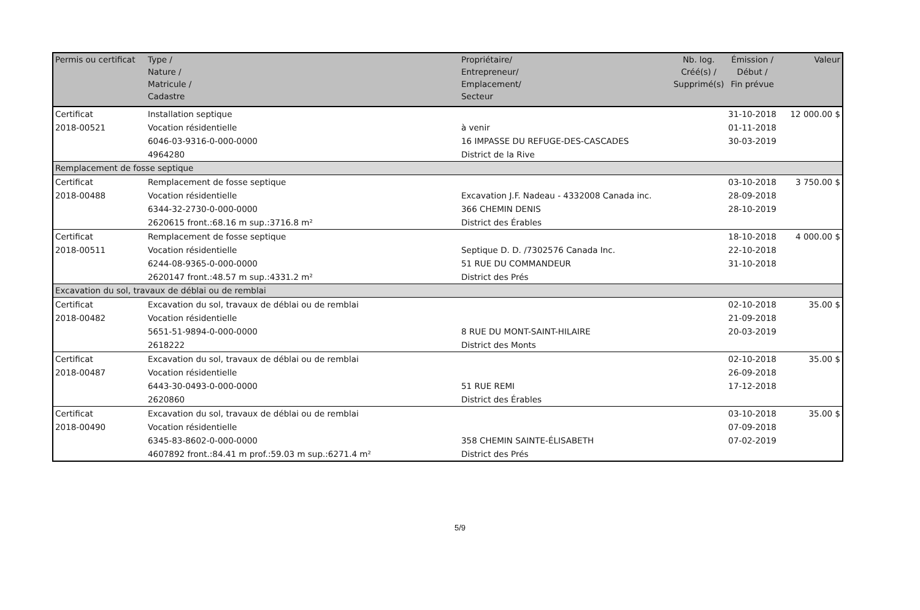| Permis ou certificat | Type / Nature / Matricule / Cadastre | Propriétaire/ Entrepreneur/ Emplacement/ Secteur | Nb. log. Créé(s) / Supprimé(s) | Émission / Début / Fin prévue | Valeur |
| --- | --- | --- | --- | --- | --- |
| Certificat 2018-00521 | Installation septique Vocation résidentielle 6046-03-9316-0-000-0000 4964280 | à venir 16 IMPASSE DU REFUGE-DES-CASCADES District de la Rive | | 31-10-2018 01-11-2018 30-03-2019 | 12 000.00 $ |
| Remplacement de fosse septique | | | | | |
| Certificat 2018-00488 | Remplacement de fosse septique Vocation résidentielle 6344-32-2730-0-000-0000 2620615 front.:68.16 m sup.:3716.8 m² | Excavation J.F. Nadeau - 4332008 Canada inc. 366 CHEMIN DENIS District des Érables | | 03-10-2018 28-09-2018 28-10-2019 | 3 750.00 $ |
| Certificat 2018-00511 | Remplacement de fosse septique Vocation résidentielle 6244-08-9365-0-000-0000 2620147 front.:48.57 m sup.:4331.2 m² | Septique D. D. /7302576 Canada Inc. 51 RUE DU COMMANDEUR District des Prés | | 18-10-2018 22-10-2018 31-10-2018 | 4 000.00 $ |
| Excavation du sol, travaux de déblai ou de remblai | | | | | |
| Certificat 2018-00482 | Excavation du sol, travaux de déblai ou de remblai Vocation résidentielle 5651-51-9894-0-000-0000 2618222 | 8 RUE DU MONT-SAINT-HILAIRE District des Monts | | 02-10-2018 21-09-2018 20-03-2019 | 35.00 $ |
| Certificat 2018-00487 | Excavation du sol, travaux de déblai ou de remblai Vocation résidentielle 6443-30-0493-0-000-0000 2620860 | 51 RUE REMI District des Érables | | 02-10-2018 26-09-2018 17-12-2018 | 35.00 $ |
| Certificat 2018-00490 | Excavation du sol, travaux de déblai ou de remblai Vocation résidentielle 6345-83-8602-0-000-0000 4607892 front.:84.41 m prof.:59.03 m sup.:6271.4 m² | 358 CHEMIN SAINTE-ÉLISABETH District des Prés | | 03-10-2018 07-09-2018 07-02-2019 | 35.00 $ |
5/9